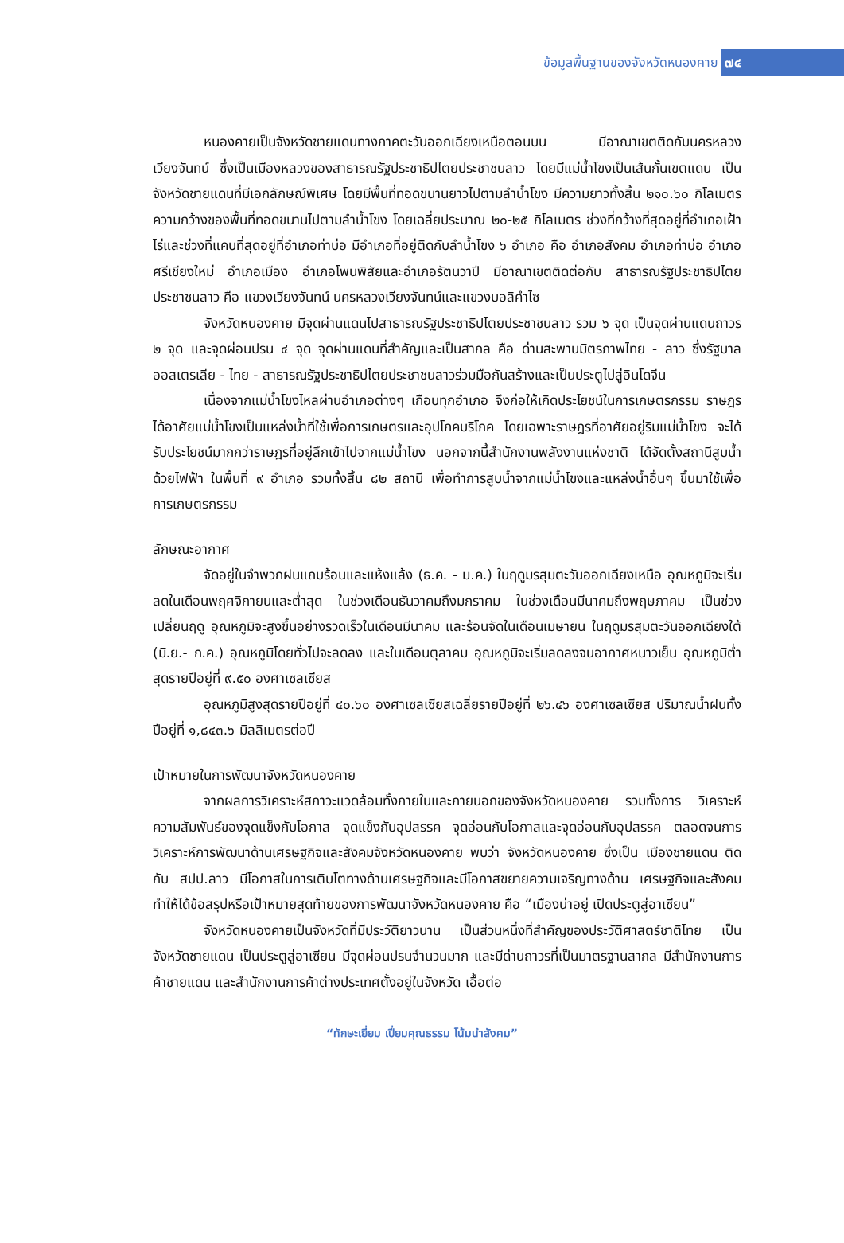ข้อมูลพื้นฐานของจังหวัดหนองคาย ๗๔
หนองคายเป็นจังหวัดชายแดนทางภาคตะวันออกเฉียงเหนือตอนบน มีอาณาเขตติดกับนครหลวงเวียงจันทน์ ซึ่งเป็นเมืองหลวงของสาธารณรัฐประชาธิปไตยประชาชนลาว โดยมีแม่น้ำโขงเป็นเส้นกั้นเขตแดน เป็นจังหวัดชายแดนที่มีเอกลักษณ์พิเศษ โดยมีพื้นที่ทอดขนานยาวไปตามลำน้ำโขง มีความยาวทั้งสิ้น ๒๑๐.๖๐ กิโลเมตร ความกว้างของพื้นที่ทอดขนานไปตามลำน้ำโขง โดยเฉลี่ยประมาณ ๒๐-๒๕ กิโลเมตร ช่วงที่กว้างที่สุดอยู่ที่อำเภอเฝ้าไร่และช่วงที่แคบที่สุดอยู่ที่อำเภอท่าบ่อ มีอำเภอที่อยู่ติดกับลำน้ำโขง ๖ อำเภอ คือ อำเภอสังคม อำเภอท่าบ่อ อำเภอศรีเชียงใหม่ อำเภอเมือง อำเภอโพนพิสัยและอำเภอรัตนวาปี มีอาณาเขตติดต่อกับ สาธารณรัฐประชาธิปไตยประชาชนลาว คือ แขวงเวียงจันทน์ นครหลวงเวียงจันทน์และแขวงบอลิคำไซ
จังหวัดหนองคาย มีจุดผ่านแดนไปสาธารณรัฐประชาธิปไตยประชาชนลาว รวม ๖ จุด เป็นจุดผ่านแดนถาวร ๒ จุด และจุดผ่อนปรน ๔ จุด จุดผ่านแดนที่สำคัญและเป็นสากล คือ ด่านสะพานมิตรภาพไทย - ลาว ซึ่งรัฐบาลออสเตรเลีย - ไทย - สาธารณรัฐประชาธิปไตยประชาชนลาวร่วมมือกันสร้างและเป็นประตูไปสู่อินโดจีน
เนื่องจากแม่น้ำโขงไหลผ่านอำเภอต่างๆ เกือบทุกอำเภอ จึงก่อให้เกิดประโยชน์ในการเกษตรกรรม ราษฎรได้อาศัยแม่น้ำโขงเป็นแหล่งน้ำที่ใช้เพื่อการเกษตรและอุปโภคบริโภค โดยเฉพาะราษฎรที่อาศัยอยู่ริมแม่น้ำโขง จะได้รับประโยชน์มากกว่าราษฎรที่อยู่ลึกเข้าไปจากแม่น้ำโขง นอกจากนี้สำนักงานพลังงานแห่งชาติ ได้จัดตั้งสถานีสูบน้ำด้วยไฟฟ้า ในพื้นที่ ๙ อำเภอ รวมทั้งสิ้น ๘๒ สถานี เพื่อทำการสูบน้ำจากแม่น้ำโขงและแหล่งน้ำอื่นๆ ขึ้นมาใช้เพื่อการเกษตรกรรม
ลักษณะอากาศ
จัดอยู่ในจำพวกฝนแถบร้อนและแห้งแล้ง (ธ.ค. - ม.ค.) ในฤดูมรสุมตะวันออกเฉียงเหนือ อุณหภูมิจะเริ่มลดในเดือนพฤศจิกายนและต่ำสุด ในช่วงเดือนธันวาคมถึงมกราคม ในช่วงเดือนมีนาคมถึงพฤษภาคม เป็นช่วงเปลี่ยนฤดู อุณหภูมิจะสูงขึ้นอย่างรวดเร็วในเดือนมีนาคม และร้อนจัดในเดือนเมษายน ในฤดูมรสุมตะวันออกเฉียงใต้ (มิ.ย.- ก.ค.) อุณหภูมิโดยทั่วไปจะลดลง และในเดือนตุลาคม อุณหภูมิจะเริ่มลดลงจนอากาศหนาวเย็น อุณหภูมิต่ำสุดรายปีอยู่ที่ ๙.๕๐ องศาเซลเซียส
อุณหภูมิสูงสุดรายปีอยู่ที่ ๔๐.๖๐ องศาเซลเซียสเฉลี่ยรายปีอยู่ที่ ๒๖.๔๖ องศาเซลเซียส ปริมาณน้ำฝนทั้งปีอยู่ที่ ๑,๘๔๓.๖ มิลลิเมตรต่อปี
เป้าหมายในการพัฒนาจังหวัดหนองคาย
จากผลการวิเคราะห์สภาวะแวดล้อมทั้งภายในและภายนอกของจังหวัดหนองคาย รวมทั้งการ วิเคราะห์ความสัมพันธ์ของจุดแข็งกับโอกาส จุดแข็งกับอุปสรรค จุดอ่อนกับโอกาสและจุดอ่อนกับอุปสรรค ตลอดจนการวิเคราะห์การพัฒนาด้านเศรษฐกิจและสังคมจังหวัดหนองคาย พบว่า จังหวัดหนองคาย ซึ่งเป็น เมืองชายแดน ติดกับ สปป.ลาว มีโอกาสในการเติบโตทางด้านเศรษฐกิจและมีโอกาสขยายความเจริญทางด้าน เศรษฐกิจและสังคม ทำให้ได้ข้อสรุปหรือเป้าหมายสุดท้ายของการพัฒนาจังหวัดหนองคาย คือ “เมืองน่าอยู่ เปิดประตูสู่อาเซียน”
จังหวัดหนองคายเป็นจังหวัดที่มีประวัติยาวนาน เป็นส่วนหนึ่งที่สำคัญของประวัติศาสตร์ชาติไทย เป็นจังหวัดชายแดน เป็นประตูสู่อาเซียน มีจุดผ่อนปรนจำนวนมาก และมีด่านถาวรที่เป็นมาตรฐานสากล มีสำนักงานการค้าชายแดน และสำนักงานการค้าต่างประเทศตั้งอยู่ในจังหวัด เอื้อต่อ
“ทักษะเยี่ยม เปี่ยมคุณธรรม โน้มนำสังคม”